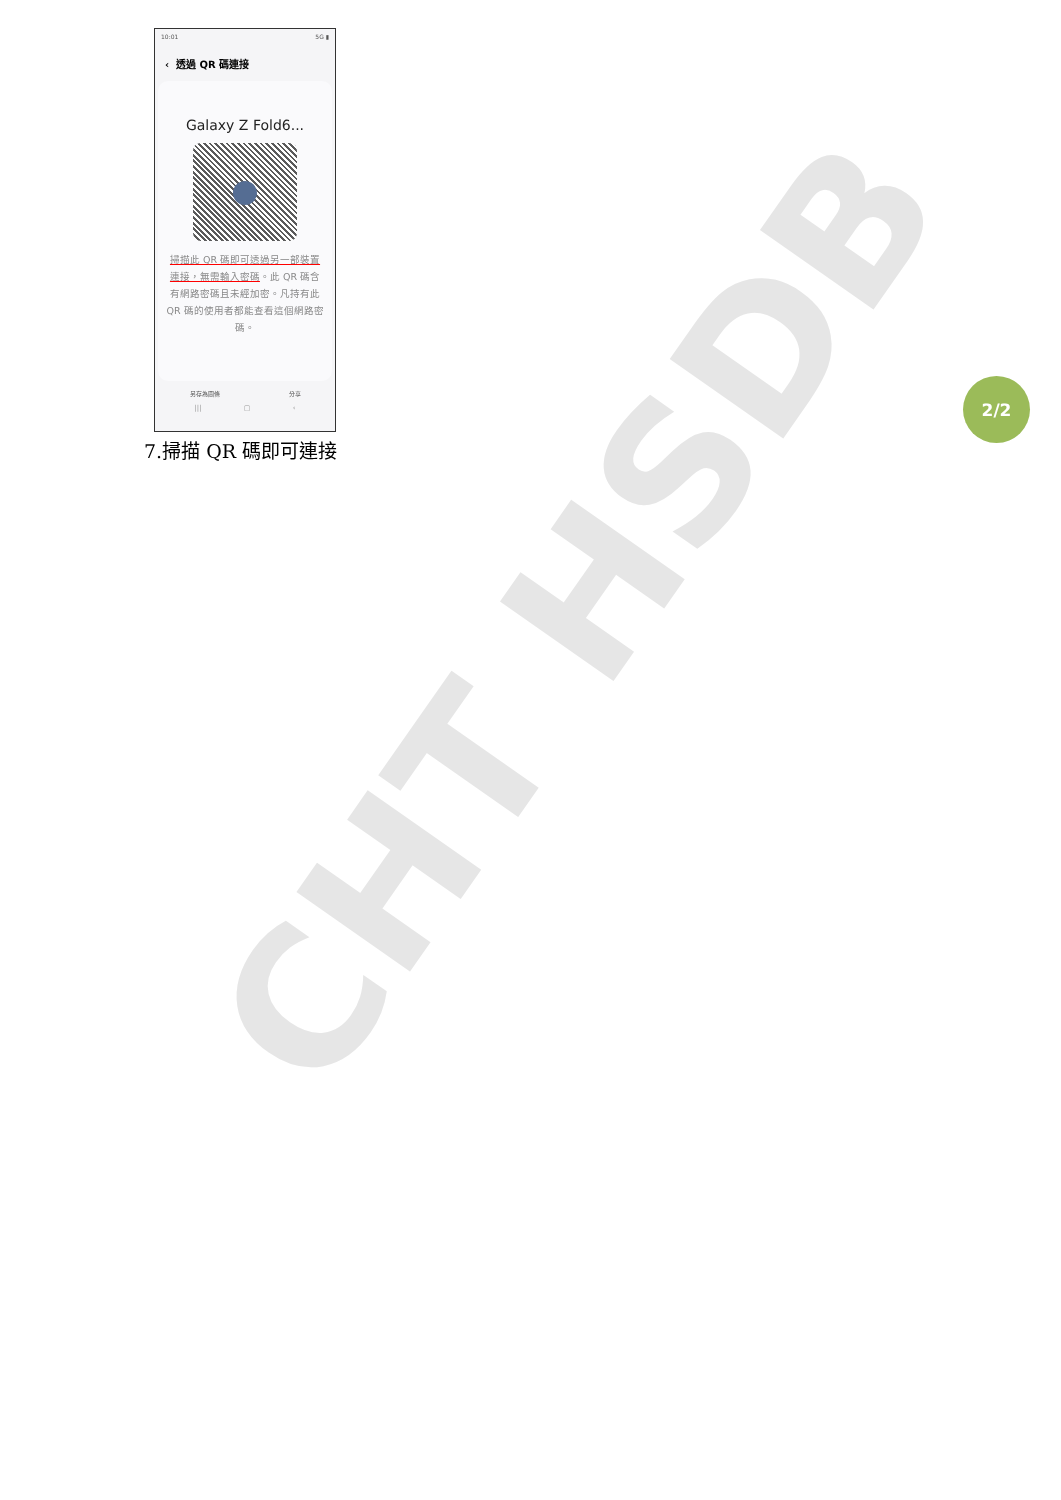CHT HSDB
10:01 5G ▮
‹ 透過 QR 碼連接
Galaxy Z Fold6...
掃描此 QR 碼即可透過另一部裝置連接，無需輸入密碼。此 QR 碼含有網路密碼且未經加密。凡持有此 QR 碼的使用者都能查看這個網路密碼。
另存為圖條 分享
||| ▢ ‹
7.掃描 QR 碼即可連接
2/2